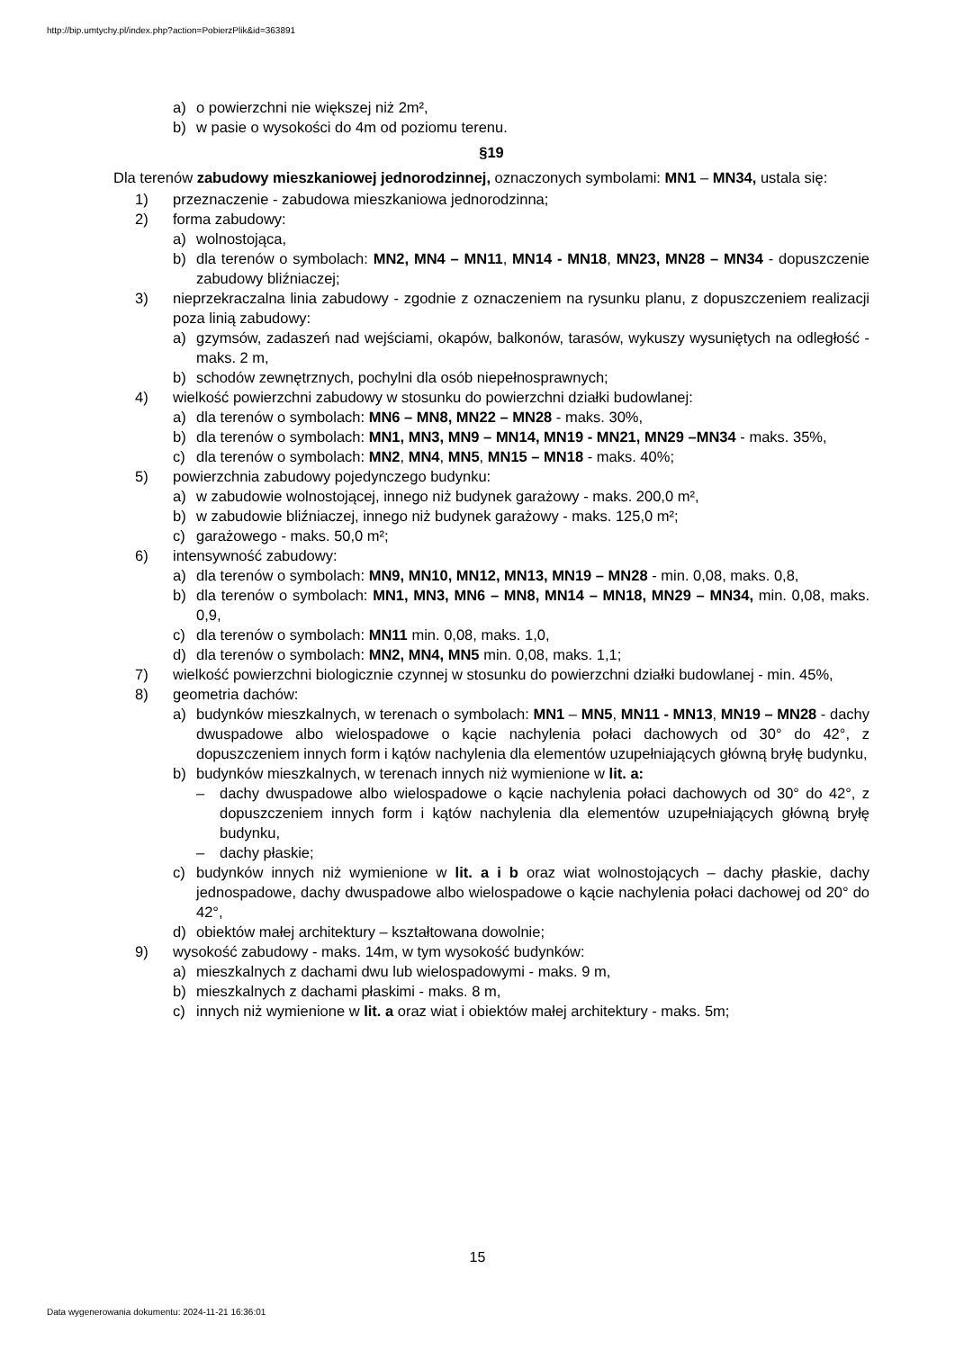http://bip.umtychy.pl/index.php?action=PobierzPlik&id=363891
a) o powierzchni nie większej niż 2m²,
b) w pasie o wysokości do 4m od poziomu terenu.
§19
Dla terenów zabudowy mieszkaniowej jednorodzinnej, oznaczonych symbolami: MN1 – MN34, ustala się:
1) przeznaczenie - zabudowa mieszkaniowa jednorodzinna;
2) forma zabudowy:
a) wolnostojąca,
b) dla terenów o symbolach: MN2, MN4 – MN11, MN14 - MN18, MN23, MN28 – MN34 - dopuszczenie zabudowy bliźniaczej;
3) nieprzekraczalna linia zabudowy - zgodnie z oznaczeniem na rysunku planu, z dopuszczeniem realizacji poza linią zabudowy:
a) gzymsów, zadaszeń nad wejściami, okapów, balkonów, tarasów, wykuszy wysuniętych na odległość - maks. 2 m,
b) schodów zewnętrznych, pochylni dla osób niepełnosprawnych;
4) wielkość powierzchni zabudowy w stosunku do powierzchni działki budowlanej:
a) dla terenów o symbolach: MN6 – MN8, MN22 – MN28 - maks. 30%,
b) dla terenów o symbolach: MN1, MN3, MN9 – MN14, MN19 - MN21, MN29 –MN34 - maks. 35%,
c) dla terenów o symbolach: MN2, MN4, MN5, MN15 – MN18 - maks. 40%;
5) powierzchnia zabudowy pojedynczego budynku:
a) w zabudowie wolnostojącej, innego niż budynek garażowy - maks. 200,0 m²,
b) w zabudowie bliźniaczej, innego niż budynek garażowy - maks. 125,0 m²;
c) garażowego - maks. 50,0 m²;
6) intensywność zabudowy:
a) dla terenów o symbolach: MN9, MN10, MN12, MN13, MN19 – MN28 - min. 0,08, maks. 0,8,
b) dla terenów o symbolach: MN1, MN3, MN6 – MN8, MN14 – MN18, MN29 – MN34, min. 0,08, maks. 0,9,
c) dla terenów o symbolach: MN11 min. 0,08, maks. 1,0,
d) dla terenów o symbolach: MN2, MN4, MN5 min. 0,08, maks. 1,1;
7) wielkość powierzchni biologicznie czynnej w stosunku do powierzchni działki budowlanej - min. 45%,
8) geometria dachów:
a) budynków mieszkalnych, w terenach o symbolach: MN1 – MN5, MN11 - MN13, MN19 – MN28 - dachy dwuspadowe albo wielospadowe o kącie nachylenia połaci dachowych od 30° do 42°, z dopuszczeniem innych form i kątów nachylenia dla elementów uzupełniających główną bryłę budynku,
b) budynków mieszkalnych, w terenach innych niż wymienione w lit. a:
– dachy dwuspadowe albo wielospadowe o kącie nachylenia połaci dachowych od 30° do 42°, z dopuszczeniem innych form i kątów nachylenia dla elementów uzupełniających główną bryłę budynku,
– dachy płaskie;
c) budynków innych niż wymienione w lit. a i b oraz wiat wolnostojących – dachy płaskie, dachy jednospadowe, dachy dwuspadowe albo wielospadowe o kącie nachylenia połaci dachowej od 20° do 42°,
d) obiektów małej architektury – kształtowana dowolnie;
9) wysokość zabudowy - maks. 14m, w tym wysokość budynków:
a) mieszkalnych z dachami dwu lub wielospadowymi - maks. 9 m,
b) mieszkalnych z dachami płaskimi - maks. 8 m,
c) innych niż wymienione w lit. a oraz wiat i obiektów małej architektury - maks. 5m;
15
Data wygenerowania dokumentu: 2024-11-21 16:36:01